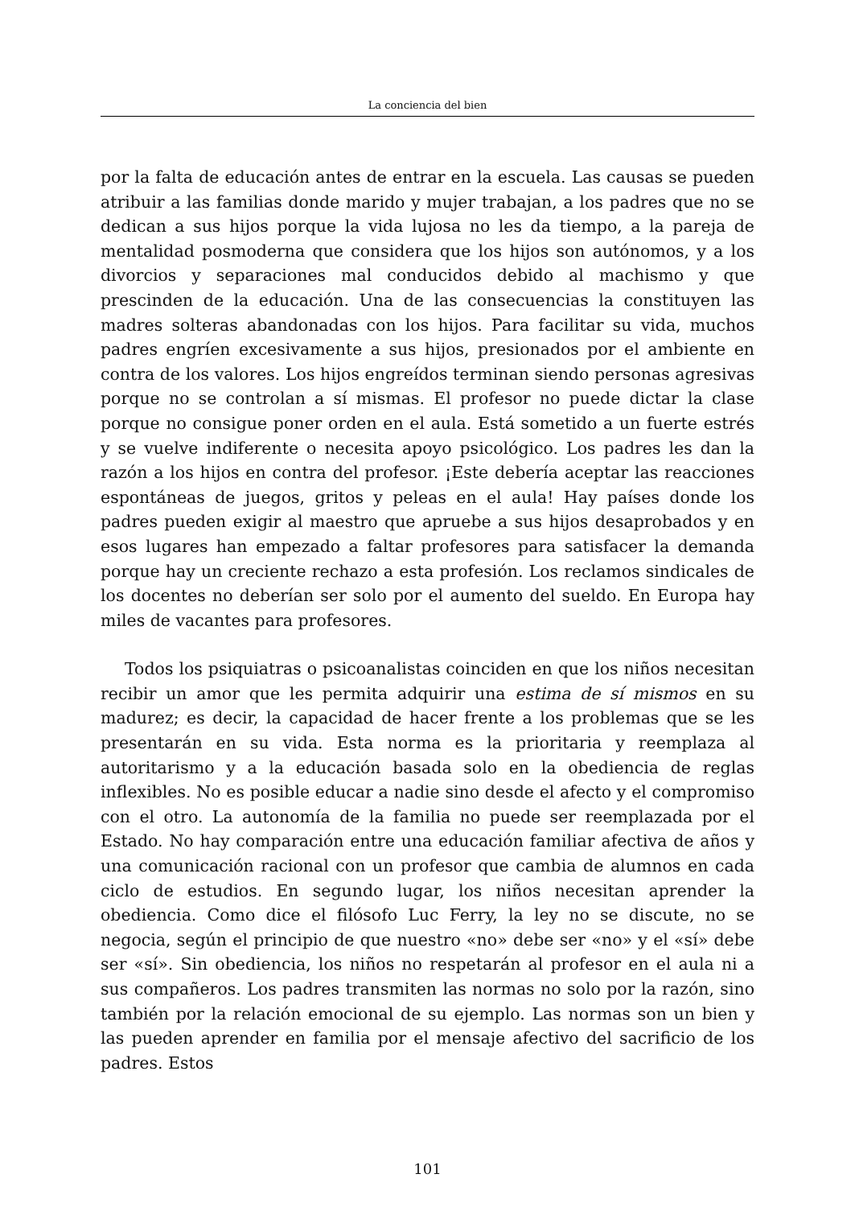La conciencia del bien
por la falta de educación antes de entrar en la escuela. Las causas se pueden atribuir a las familias donde marido y mujer trabajan, a los padres que no se dedican a sus hijos porque la vida lujosa no les da tiempo, a la pareja de mentalidad posmoderna que considera que los hijos son autónomos, y a los divorcios y separaciones mal conducidos debido al machismo y que prescinden de la educación. Una de las consecuencias la constituyen las madres solteras abandonadas con los hijos. Para facilitar su vida, muchos padres engríen excesivamente a sus hijos, presionados por el ambiente en contra de los valores. Los hijos engreídos terminan siendo personas agresivas porque no se controlan a sí mismas. El profesor no puede dictar la clase porque no consigue poner orden en el aula. Está sometido a un fuerte estrés y se vuelve indiferente o necesita apoyo psicológico. Los padres les dan la razón a los hijos en contra del profesor. ¡Este debería aceptar las reacciones espontáneas de juegos, gritos y peleas en el aula! Hay países donde los padres pueden exigir al maestro que apruebe a sus hijos desaprobados y en esos lugares han empezado a faltar profesores para satisfacer la demanda porque hay un creciente rechazo a esta profesión. Los reclamos sindicales de los docentes no deberían ser solo por el aumento del sueldo. En Europa hay miles de vacantes para profesores.
Todos los psiquiatras o psicoanalistas coinciden en que los niños necesitan recibir un amor que les permita adquirir una estima de sí mismos en su madurez; es decir, la capacidad de hacer frente a los problemas que se les presentarán en su vida. Esta norma es la prioritaria y reemplaza al autoritarismo y a la educación basada solo en la obediencia de reglas inflexibles. No es posible educar a nadie sino desde el afecto y el compromiso con el otro. La autonomía de la familia no puede ser reemplazada por el Estado. No hay comparación entre una educación familiar afectiva de años y una comunicación racional con un profesor que cambia de alumnos en cada ciclo de estudios. En segundo lugar, los niños necesitan aprender la obediencia. Como dice el filósofo Luc Ferry, la ley no se discute, no se negocia, según el principio de que nuestro «no» debe ser «no» y el «sí» debe ser «sí». Sin obediencia, los niños no respetarán al profesor en el aula ni a sus compañeros. Los padres transmiten las normas no solo por la razón, sino también por la relación emocional de su ejemplo. Las normas son un bien y las pueden aprender en familia por el mensaje afectivo del sacrificio de los padres. Estos
101